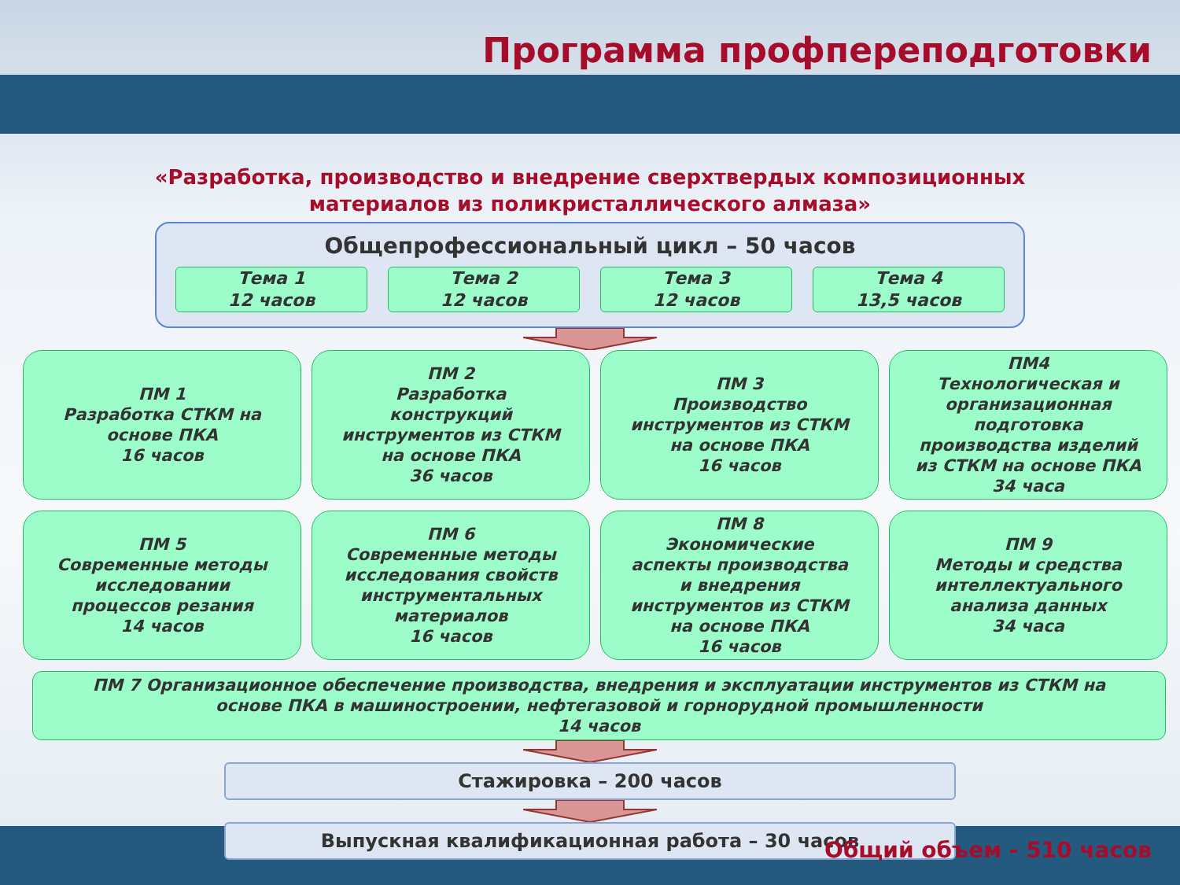Программа профпереподготовки
«Разработка, производство и внедрение сверхтвердых композиционных
материалов из поликристаллического алмаза»
Общепрофессиональный цикл – 50 часов
Тема 1
12 часов
Тема 2
12 часов
Тема 3
12 часов
Тема 4
13,5 часов
ПМ 1
Разработка СТКМ на
основе ПКА
16 часов
ПМ 2
Разработка
конструкций
инструментов из СТКМ
на основе ПКА
36 часов
ПМ 3
Производство
инструментов из СТКМ
на основе ПКА
16 часов
ПМ4
Технологическая и
организационная
подготовка
производства изделий
из СТКМ на основе ПКА
34 часа
ПМ 5
Современные методы
исследовании
процессов резания
14 часов
ПМ 6
Современные методы
исследования свойств
инструментальных
материалов
16 часов
ПМ 8
Экономические
аспекты производства
и внедрения
инструментов из СТКМ
на основе ПКА
16 часов
ПМ 9
Методы и средства
интеллектуального
анализа данных
34 часа
ПМ 7 Организационное обеспечение производства, внедрения и эксплуатации инструментов из СТКМ на
основе ПКА в машиностроении, нефтегазовой и горнорудной промышленности
14 часов
Стажировка – 200 часов
Выпускная квалификационная работа – 30 часов
Общий объем - 510 часов